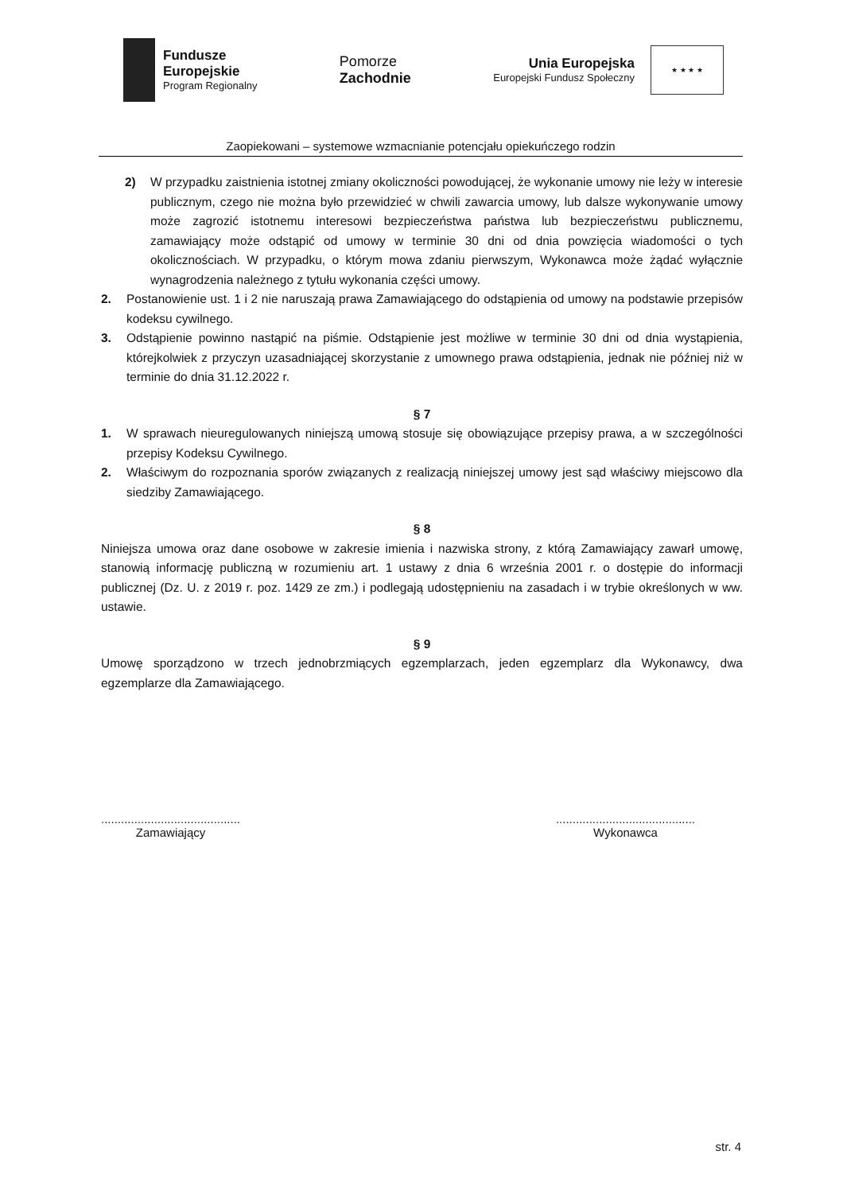Fundusze
Europejskie
Program Regionalny
Pomorze
Zachodnie
Unia Europejska
Europejski Fundusz Społeczny
★ ★ ★ ★
Zaopiekowani – systemowe wzmacnianie potencjału opiekuńczego rodzin
2) W przypadku zaistnienia istotnej zmiany okoliczności powodującej, że wykonanie umowy nie leży w interesie publicznym, czego nie można było przewidzieć w chwili zawarcia umowy, lub dalsze wykonywanie umowy może zagrozić istotnemu interesowi bezpieczeństwa państwa lub bezpieczeństwu publicznemu, zamawiający może odstąpić od umowy w terminie 30 dni od dnia powzięcia wiadomości o tych okolicznościach. W przypadku, o którym mowa zdaniu pierwszym, Wykonawca może żądać wyłącznie wynagrodzenia należnego z tytułu wykonania części umowy.
2. Postanowienie ust. 1 i 2 nie naruszają prawa Zamawiającego do odstąpienia od umowy na podstawie przepisów kodeksu cywilnego.
3. Odstąpienie powinno nastąpić na piśmie. Odstąpienie jest możliwe w terminie 30 dni od dnia wystąpienia, którejkolwiek z przyczyn uzasadniającej skorzystanie z umownego prawa odstąpienia, jednak nie później niż w terminie do dnia 31.12.2022 r.
§ 7
1. W sprawach nieuregulowanych niniejszą umową stosuje się obowiązujące przepisy prawa, a w szczególności przepisy Kodeksu Cywilnego.
2. Właściwym do rozpoznania sporów związanych z realizacją niniejszej umowy jest sąd właściwy miejscowo dla siedziby Zamawiającego.
§ 8
Niniejsza umowa oraz dane osobowe w zakresie imienia i nazwiska strony, z którą Zamawiający zawarł umowę, stanowią informację publiczną w rozumieniu art. 1 ustawy z dnia 6 września 2001 r. o dostępie do informacji publicznej (Dz. U. z 2019 r. poz. 1429 ze zm.) i podlegają udostępnieniu na zasadach i w trybie określonych w ww. ustawie.
§ 9
Umowę sporządzono w trzech jednobrzmiących egzemplarzach, jeden egzemplarz dla Wykonawcy, dwa egzemplarze dla Zamawiającego.
..........................................
Zamawiający
..........................................
Wykonawca
str. 4